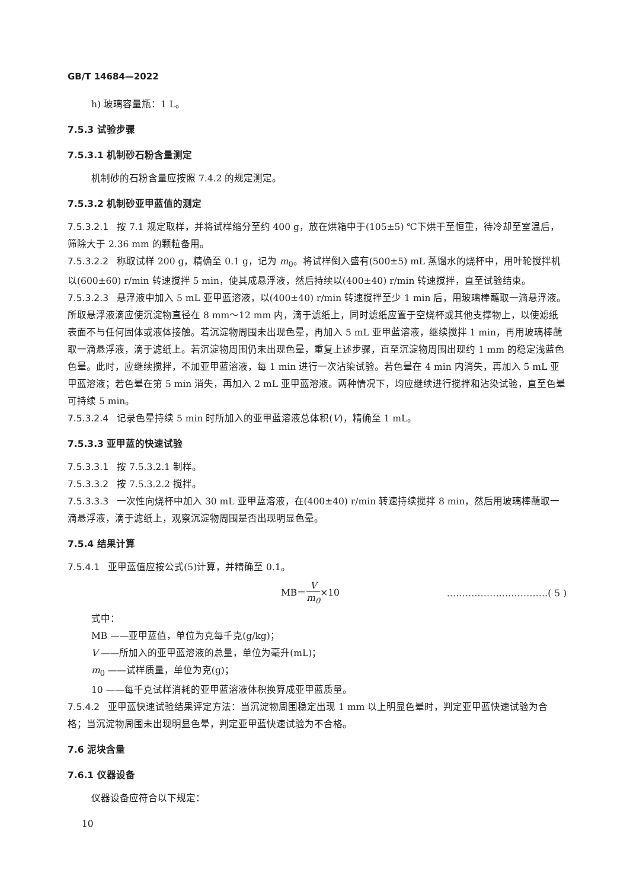GB/T 14684—2022
h) 玻璃容量瓶：1 L。
7.5.3 试验步骤
7.5.3.1 机制砂石粉含量测定
机制砂的石粉含量应按照 7.4.2 的规定测定。
7.5.3.2 机制砂亚甲蓝值的测定
7.5.3.2.1 按 7.1 规定取样，并将试样缩分至约 400 g，放在烘箱中于(105±5) ℃下烘干至恒重，待冷却至室温后，筛除大于 2.36 mm 的颗粒备用。
7.5.3.2.2 称取试样 200 g，精确至 0.1 g，记为 m<sub>0</sub>。将试样倒入盛有(500±5) mL 蒸馏水的烧杯中，用叶轮搅拌机以(600±60) r/min 转速搅拌 5 min，使其成悬浮液，然后持续以(400±40) r/min 转速搅拌，直至试验结束。
7.5.3.2.3 悬浮液中加入 5 mL 亚甲蓝溶液，以(400±40) r/min 转速搅拌至少 1 min 后，用玻璃棒蘸取一滴悬浮液。所取悬浮液滴应使沉淀物直径在 8 mm～12 mm 内，滴于滤纸上，同时滤纸应置于空烧杯或其他支撑物上，以使滤纸表面不与任何固体或液体接触。若沉淀物周围未出现色晕，再加入 5 mL 亚甲蓝溶液，继续搅拌 1 min，再用玻璃棒蘸取一滴悬浮液，滴于滤纸上。若沉淀物周围仍未出现色晕，重复上述步骤，直至沉淀物周围出现约 1 mm 的稳定浅蓝色色晕。此时，应继续搅拌，不加亚甲蓝溶液，每 1 min 进行一次沾染试验。若色晕在 4 min 内消失，再加入 5 mL 亚甲蓝溶液；若色晕在第 5 min 消失，再加入 2 mL 亚甲蓝溶液。两种情况下，均应继续进行搅拌和沾染试验，直至色晕可持续 5 min。
7.5.3.2.4 记录色晕持续 5 min 时所加入的亚甲蓝溶液总体积(V)，精确至 1 mL。
7.5.3.3 亚甲蓝的快速试验
7.5.3.3.1 按 7.5.3.2.1 制样。
7.5.3.3.2 按 7.5.3.2.2 搅拌。
7.5.3.3.3 一次性向烧杯中加入 30 mL 亚甲蓝溶液，在(400±40) r/min 转速持续搅拌 8 min，然后用玻璃棒蘸取一滴悬浮液，滴于滤纸上，观察沉淀物周围是否出现明显色晕。
7.5.4 结果计算
7.5.4.1 亚甲蓝值应按公式(5)计算，并精确至 0.1。
MB＝V m<sub>0</sub>×10 ……………………………( 5 )
式中：
MB ——亚甲蓝值，单位为克每千克(g/kg)；
V ——所加入的亚甲蓝溶液的总量，单位为毫升(mL)；
m<sub>0</sub> ——试样质量，单位为克(g)；
10 ——每千克试样消耗的亚甲蓝溶液体积换算成亚甲蓝质量。
7.5.4.2 亚甲蓝快速试验结果评定方法：当沉淀物周围稳定出现 1 mm 以上明显色晕时，判定亚甲蓝快速试验为合格；当沉淀物周围未出现明显色晕，判定亚甲蓝快速试验为不合格。
7.6 泥块含量
7.6.1 仪器设备
仪器设备应符合以下规定：
10